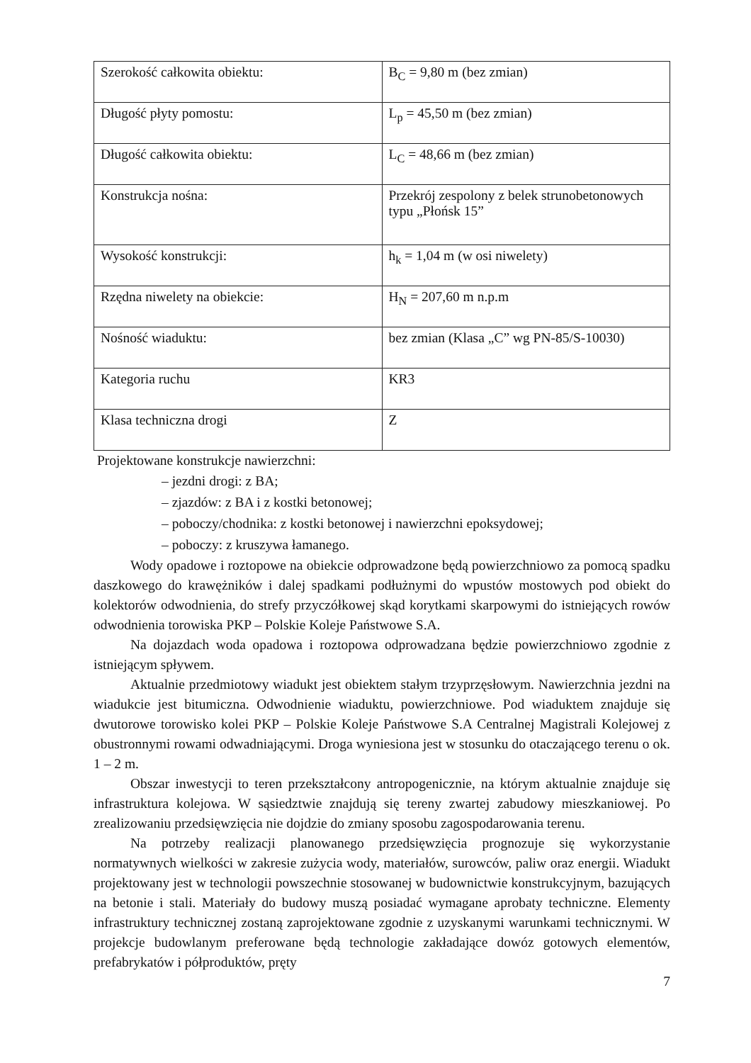| Szerokość całkowita obiektu: | B<sub>C</sub> = 9,80 m (bez zmian) |
| Długość płyty pomostu: | L<sub>p</sub> = 45,50 m (bez zmian) |
| Długość całkowita obiektu: | L<sub>C</sub> = 48,66 m (bez zmian) |
| Konstrukcja nośna: | Przekrój zespolony z belek strunobetonowych typu „Płońsk 15” |
| Wysokość konstrukcji: | h<sub>k</sub> = 1,04 m (w osi niwelety) |
| Rzędna niwelety na obiekcie: | H<sub>N</sub> = 207,60 m n.p.m |
| Nośność wiaduktu: | bez zmian (Klasa „C” wg PN-85/S-10030) |
| Kategoria ruchu | KR3 |
| Klasa techniczna drogi | Z |
Projektowane konstrukcje nawierzchni:
– jezdni drogi: z BA;
– zjazdów: z BA i z kostki betonowej;
– poboczy/chodnika: z kostki betonowej i nawierzchni epoksydowej;
– poboczy: z kruszywa łamanego.
Wody opadowe i roztopowe na obiekcie odprowadzone będą powierzchniowo za pomocą spadku daszkowego do krawężników i dalej spadkami podłużnymi do wpustów mostowych pod obiekt do kolektorów odwodnienia, do strefy przyczółkowej skąd korytkami skarpowymi do istniejących rowów odwodnienia torowiska PKP – Polskie Koleje Państwowe S.A.
Na dojazdach woda opadowa i roztopowa odprowadzana będzie powierzchniowo zgodnie z istniejącym spływem.
Aktualnie przedmiotowy wiadukt jest obiektem stałym trzyprzęsłowym. Nawierzchnia jezdni na wiadukcie jest bitumiczna. Odwodnienie wiaduktu, powierzchniowe. Pod wiaduktem znajduje się dwutorowe torowisko kolei PKP – Polskie Koleje Państwowe S.A Centralnej Magistrali Kolejowej z obustronnymi rowami odwadniającymi. Droga wyniesiona jest w stosunku do otaczającego terenu o ok. 1 – 2 m.
Obszar inwestycji to teren przekształcony antropogenicznie, na którym aktualnie znajduje się infrastruktura kolejowa. W sąsiedztwie znajdują się tereny zwartej zabudowy mieszkaniowej. Po zrealizowaniu przedsięwzięcia nie dojdzie do zmiany sposobu zagospodarowania terenu.
Na potrzeby realizacji planowanego przedsięwzięcia prognozuje się wykorzystanie normatywnych wielkości w zakresie zużycia wody, materiałów, surowców, paliw oraz energii. Wiadukt projektowany jest w technologii powszechnie stosowanej w budownictwie konstrukcyjnym, bazujących na betonie i stali. Materiały do budowy muszą posiadać wymagane aprobaty techniczne. Elementy infrastruktury technicznej zostaną zaprojektowane zgodnie z uzyskanymi warunkami technicznymi. W projekcje budowlanym preferowane będą technologie zakładające dowóz gotowych elementów, prefabrykatów i półproduktów, pręty
7